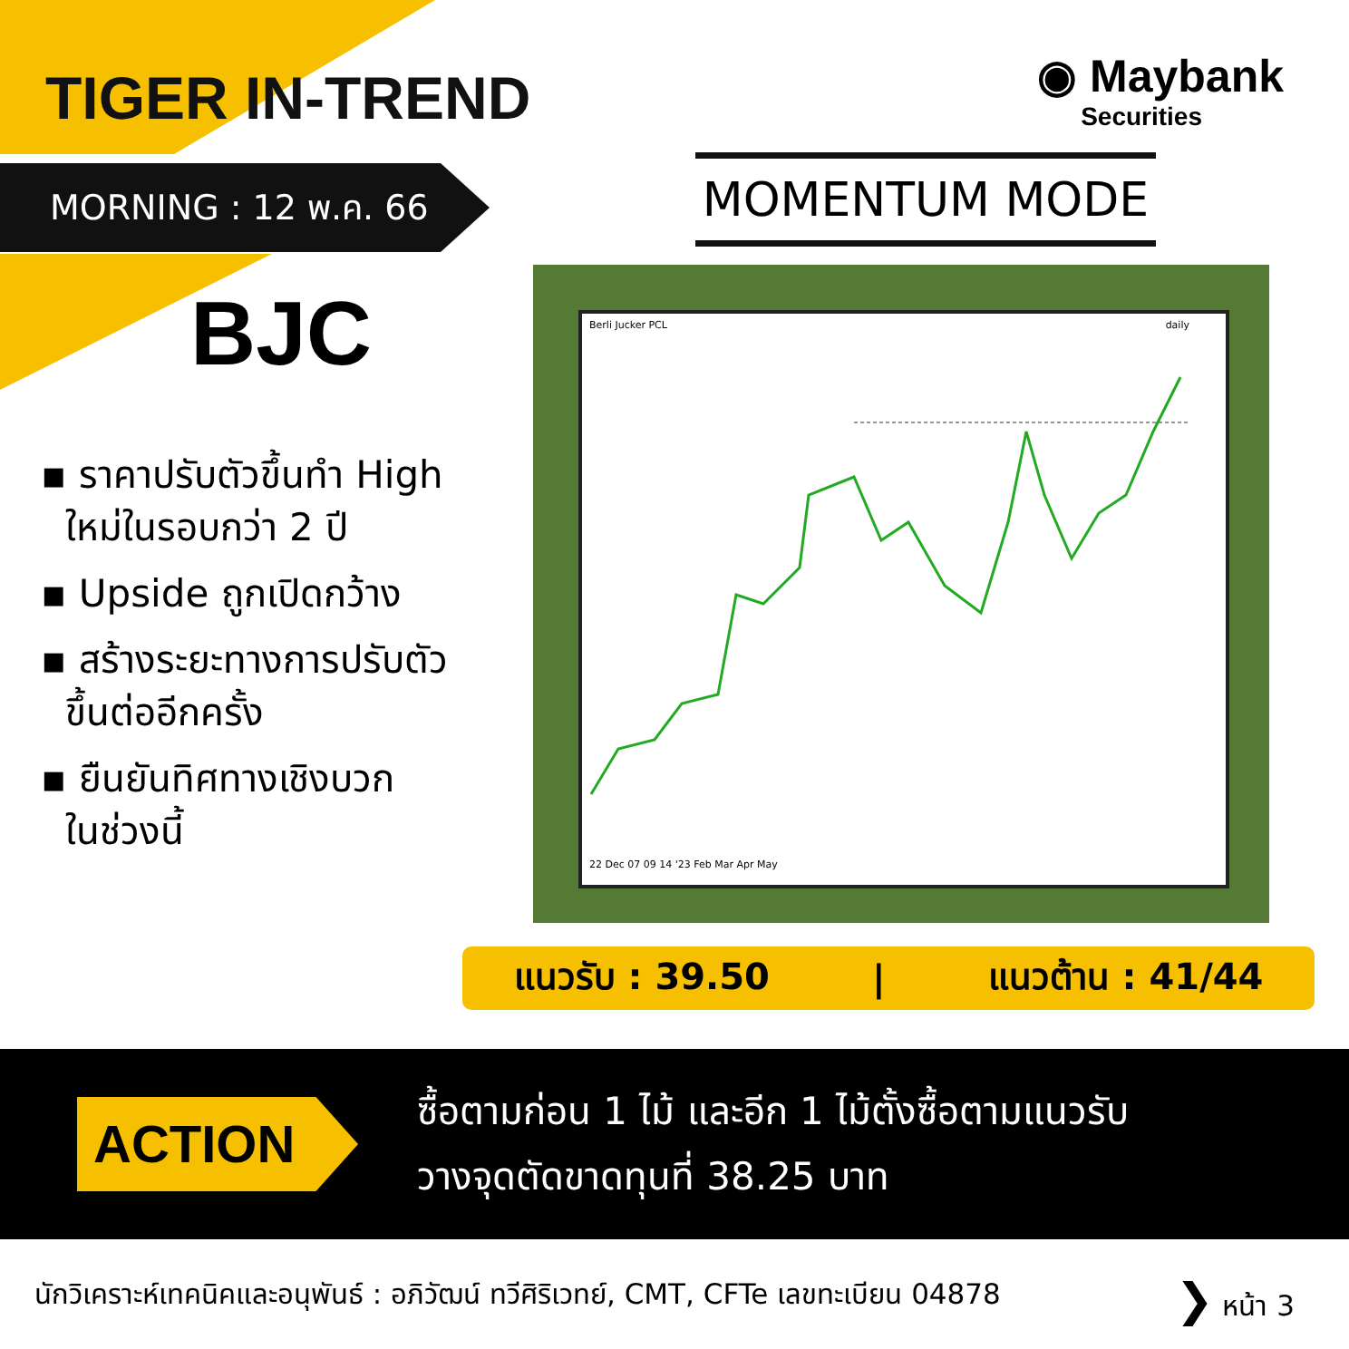TIGER IN-TREND
◉ Maybank
Securities
MORNING : 12 พ.ค. 66 MOMENTUM MODE
BJC
▪ ราคาปรับตัวขึ้นทำ High
ใหม่ในรอบกว่า 2 ปี
▪ Upside ถูกเปิดกว้าง
▪ สร้างระยะทางการปรับตัว
ขึ้นต่ออีกครั้ง
▪ ยืนยันทิศทางเชิงบวก
ในช่วงนี้
Berli Jucker PCL daily
22 Dec 07 09 14 '23 Feb Mar Apr May
แนวรับ : 39.50 | แนวต้าน : 41/44
ACTION
ซื้อตามก่อน 1 ไม้ และอีก 1 ไม้ตั้งซื้อตามแนวรับ
วางจุดตัดขาดทุนที่ 38.25 บาท
นักวิเคราะห์เทคนิคและอนุพันธ์ : อภิวัฒน์ ทวีศิริเวทย์, CMT, CFTe เลขทะเบียน 04878 ❯ หน้า 3